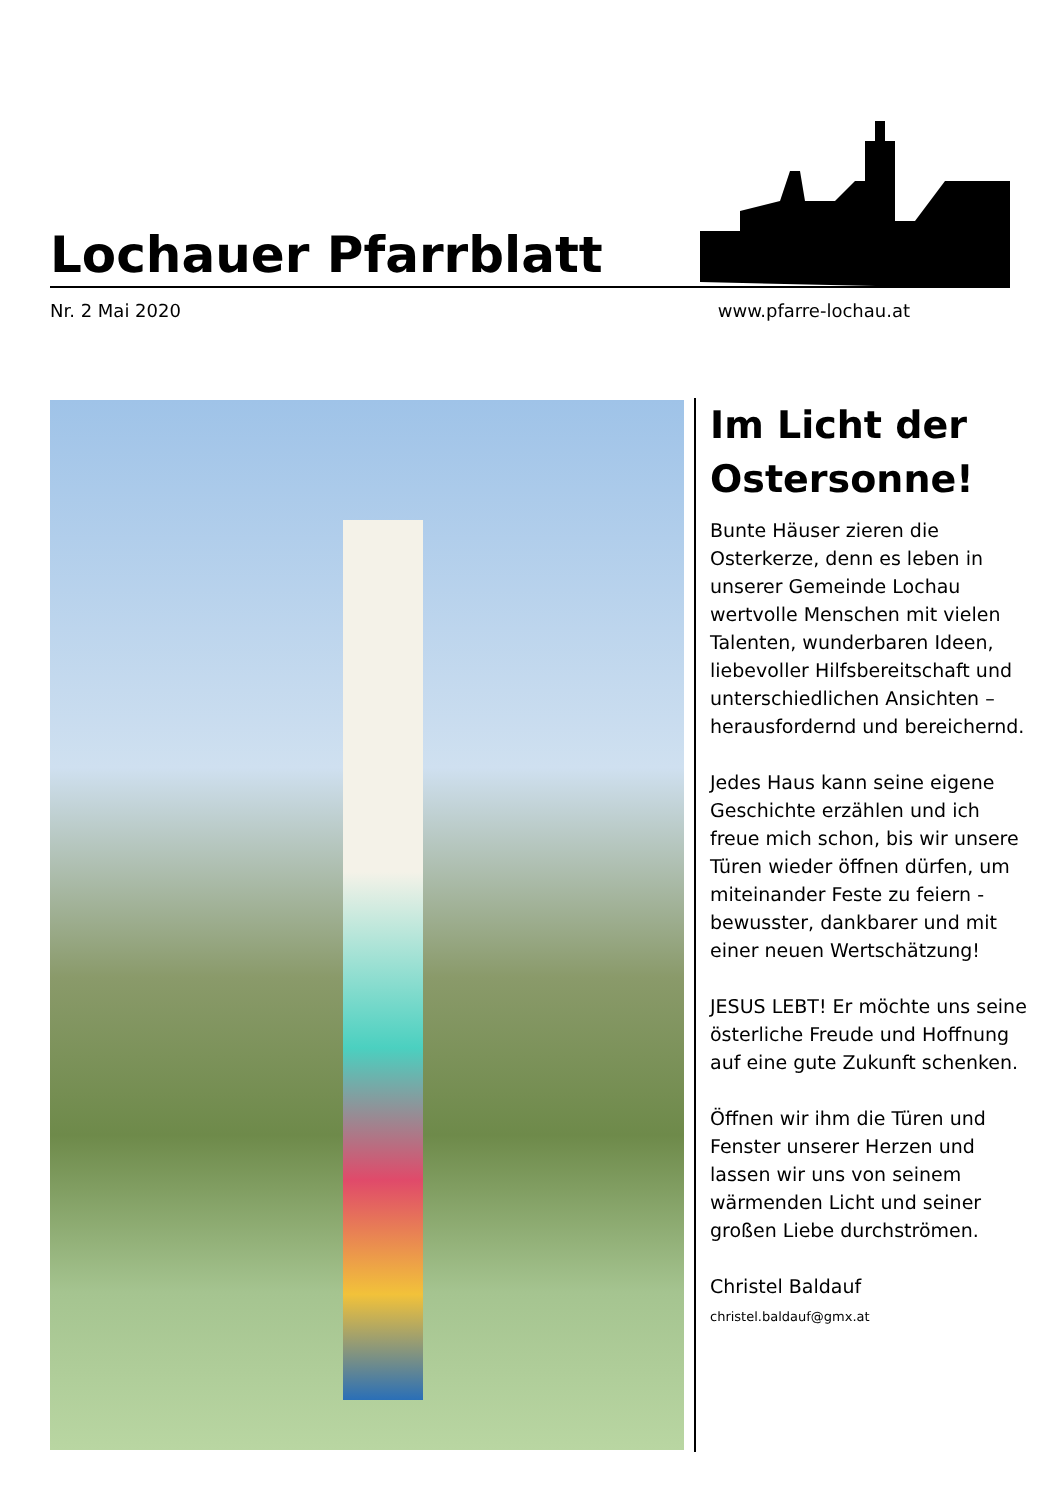Lochauer Pfarrblatt
Nr. 2 Mai 2020 www.pfarre-lochau.at
Im Licht der Ostersonne!
Bunte Häuser zieren die Osterkerze, denn es leben in unserer Gemeinde Lochau wertvolle Menschen mit vielen Talenten, wunderbaren Ideen, liebevoller Hilfsbereitschaft und unterschiedlichen Ansichten – herausfordernd und bereichernd.
Jedes Haus kann seine eigene Geschichte erzählen und ich freue mich schon, bis wir unsere Türen wieder öffnen dürfen, um miteinander Feste zu feiern - bewusster, dankbarer und mit einer neuen Wertschätzung!
JESUS LEBT! Er möchte uns seine österliche Freude und Hoffnung auf eine gute Zukunft schenken.
Öffnen wir ihm die Türen und Fenster unserer Herzen und lassen wir uns von seinem wärmenden Licht und seiner großen Liebe durchströmen.
Christel Baldauf
christel.baldauf@gmx.at